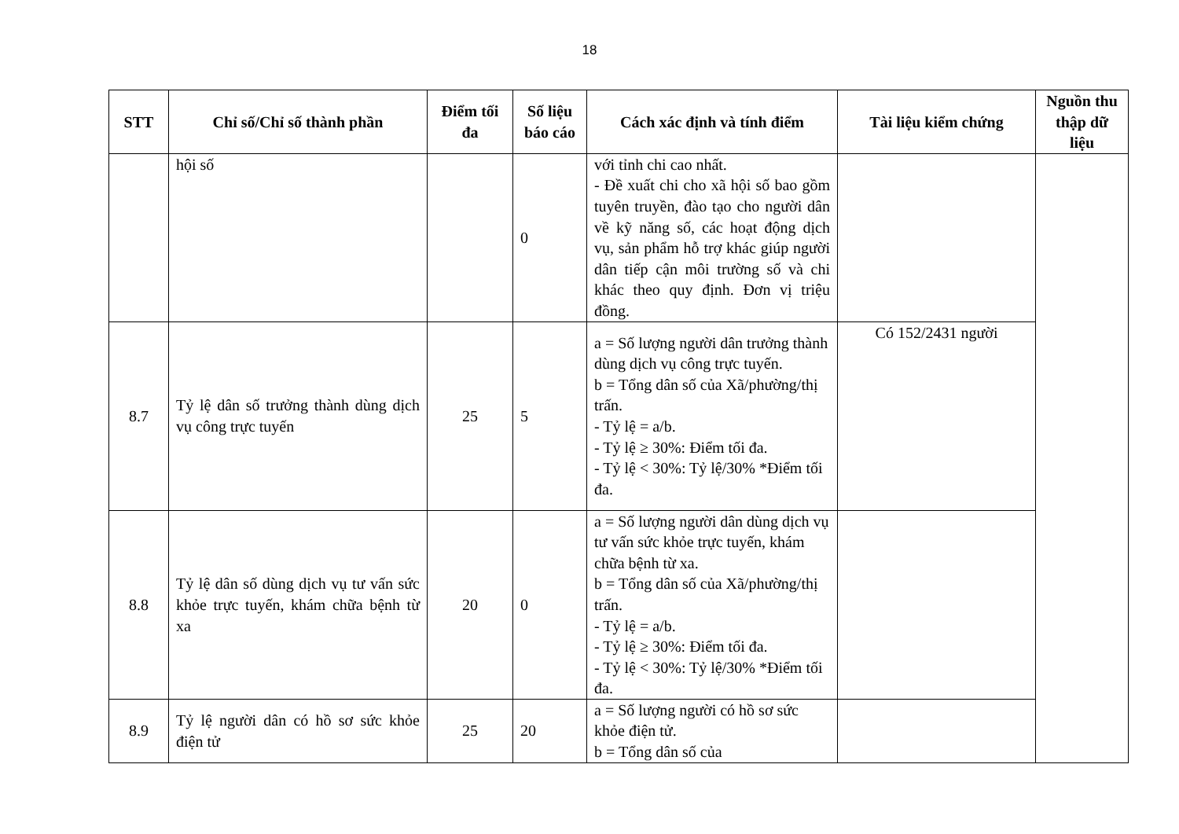18
| STT | Chỉ số/Chỉ số thành phần | Điểm tối đa | Số liệu báo cáo | Cách xác định và tính điểm | Tài liệu kiểm chứng | Nguồn thu thập dữ liệu |
| --- | --- | --- | --- | --- | --- | --- |
| | hội số | | 0 | với tỉnh chi cao nhất. - Đề xuất chi cho xã hội số bao gồm tuyên truyền, đào tạo cho người dân về kỹ năng số, các hoạt động dịch vụ, sản phẩm hỗ trợ khác giúp người dân tiếp cận môi trường số và chi khác theo quy định. Đơn vị triệu đồng. | | |
| 8.7 | Tỷ lệ dân số trưởng thành dùng dịch vụ công trực tuyến | 25 | 5 | a = Số lượng người dân trưởng thành dùng dịch vụ công trực tuyến. b = Tổng dân số của Xã/phường/thị trấn. - Tỷ lệ = a/b. - Tỷ lệ ≥ 30%: Điểm tối đa. - Tỷ lệ < 30%: Tỷ lệ/30% *Điểm tối đa. | Có 152/2431 người | |
| 8.8 | Tỷ lệ dân số dùng dịch vụ tư vấn sức khỏe trực tuyến, khám chữa bệnh từ xa | 20 | 0 | a = Số lượng người dân dùng dịch vụ tư vấn sức khỏe trực tuyến, khám chữa bệnh từ xa. b = Tổng dân số của Xã/phường/thị trấn. - Tỷ lệ = a/b. - Tỷ lệ ≥ 30%: Điểm tối đa. - Tỷ lệ < 30%: Tỷ lệ/30% *Điểm tối đa. | | |
| 8.9 | Tỷ lệ người dân có hồ sơ sức khỏe điện tử | 25 | 20 | a = Số lượng người có hồ sơ sức khỏe điện tử. b = Tổng dân số của | | |